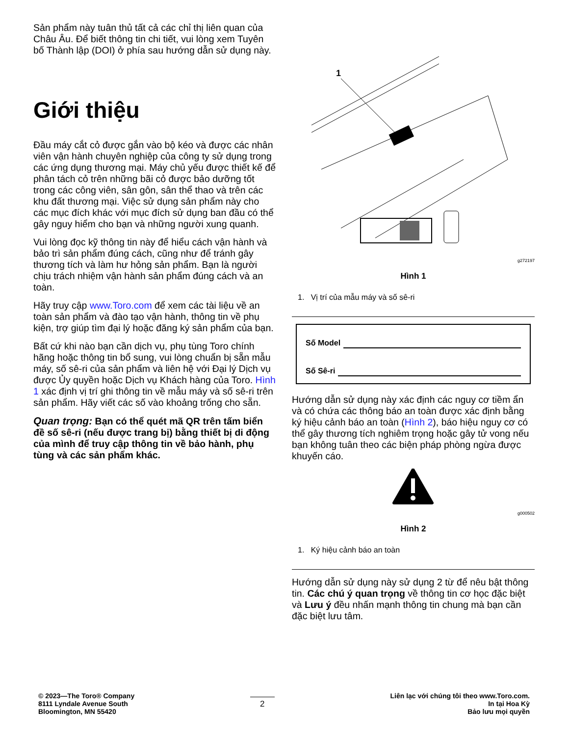Sản phẩm này tuân thủ tất cả các chỉ thị liên quan của Châu Âu. Để biết thông tin chi tiết, vui lòng xem Tuyên bố Thành lập (DOI) ở phía sau hướng dẫn sử dụng này.
Giới thiệu
Đầu máy cắt cỏ được gắn vào bộ kéo và được các nhân viên vận hành chuyên nghiệp của công ty sử dụng trong các ứng dụng thương mại. Máy chủ yếu được thiết kế để phân tách cỏ trên những bãi cỏ được bảo dưỡng tốt trong các công viên, sân gôn, sân thể thao và trên các khu đất thương mại. Việc sử dụng sản phẩm này cho các mục đích khác với mục đích sử dụng ban đầu có thể gây nguy hiểm cho bạn và những người xung quanh.
Vui lòng đọc kỹ thông tin này để hiểu cách vận hành và bảo trì sản phẩm đúng cách, cũng như để tránh gây thương tích và làm hư hỏng sản phẩm. Bạn là người chịu trách nhiệm vận hành sản phẩm đúng cách và an toàn.
Hãy truy cập www.Toro.com để xem các tài liệu về an toàn sản phẩm và đào tạo vận hành, thông tin về phụ kiện, trợ giúp tìm đại lý hoặc đăng ký sản phẩm của bạn.
Bất cứ khi nào bạn cần dịch vụ, phụ tùng Toro chính hãng hoặc thông tin bổ sung, vui lòng chuẩn bị sẵn mẫu máy, số sê-ri của sản phẩm và liên hệ với Đại lý Dịch vụ được Ủy quyền hoặc Dịch vụ Khách hàng của Toro. Hình 1 xác định vị trí ghi thông tin về mẫu máy và số sê-ri trên sản phẩm. Hãy viết các số vào khoảng trống cho sẵn.
Quan trọng: Bạn có thể quét mã QR trên tấm biển đề số sê-ri (nếu được trang bị) bằng thiết bị di động của mình để truy cập thông tin về bảo hành, phụ tùng và các sản phẩm khác.
1
g272197
Hình 1
1. Vị trí của mẫu máy và số sê-ri
Số Model
Số Sê-ri
Hướng dẫn sử dụng này xác định các nguy cơ tiềm ẩn và có chứa các thông báo an toàn được xác định bằng ký hiệu cảnh báo an toàn (Hình 2), báo hiệu nguy cơ có thể gây thương tích nghiêm trọng hoặc gây tử vong nếu bạn không tuân theo các biện pháp phòng ngừa được khuyến cáo.
g000502
Hình 2
1. Ký hiệu cảnh báo an toàn
Hướng dẫn sử dụng này sử dụng 2 từ để nêu bật thông tin. Các chú ý quan trọng về thông tin cơ học đặc biệt và Lưu ý đều nhấn mạnh thông tin chung mà bạn cần đặc biệt lưu tâm.
© 2023—The Toro® Company
8111 Lyndale Avenue South
Bloomington, MN 55420
2
Liên lạc với chúng tôi theo www.Toro.com.
In tại Hoa Kỳ
Bảo lưu mọi quyền